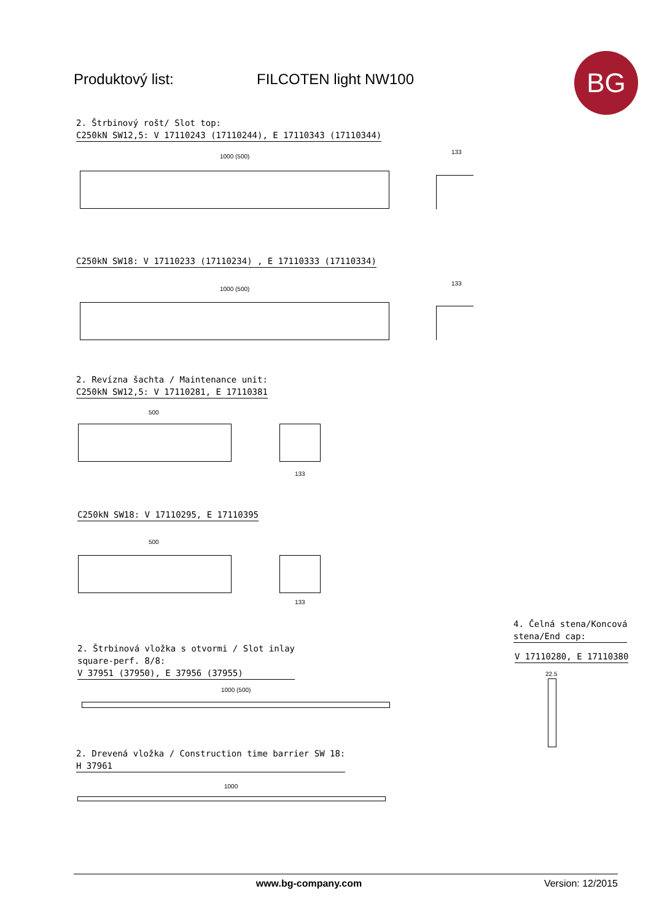Produktový list: FILCOTEN light NW100 BG
2. Štrbinový rošt/ Slot top:
C250kN SW12,5: V 17110243 (17110244), E 17110343 (17110344)
1000 (500)
133
C250kN SW18: V 17110233 (17110234) , E 17110333 (17110334)
1000 (500)
133
2. Revízna šachta / Maintenance unit:
C250kN SW12,5: V 17110281, E 17110381
500
133
C250kN SW18: V 17110295, E 17110395
500
133
4. Čelná stena/Koncová
stena/End cap:
V 17110280, E 17110380
22.5
2. Štrbinová vložka s otvormi / Slot inlay
square-perf. 8/8:
V 37951 (37950), E 37956 (37955)
1000 (500)
2. Drevená vložka / Construction time barrier SW 18:
H 37961
1000
www.bg-company.com Version: 12/2015